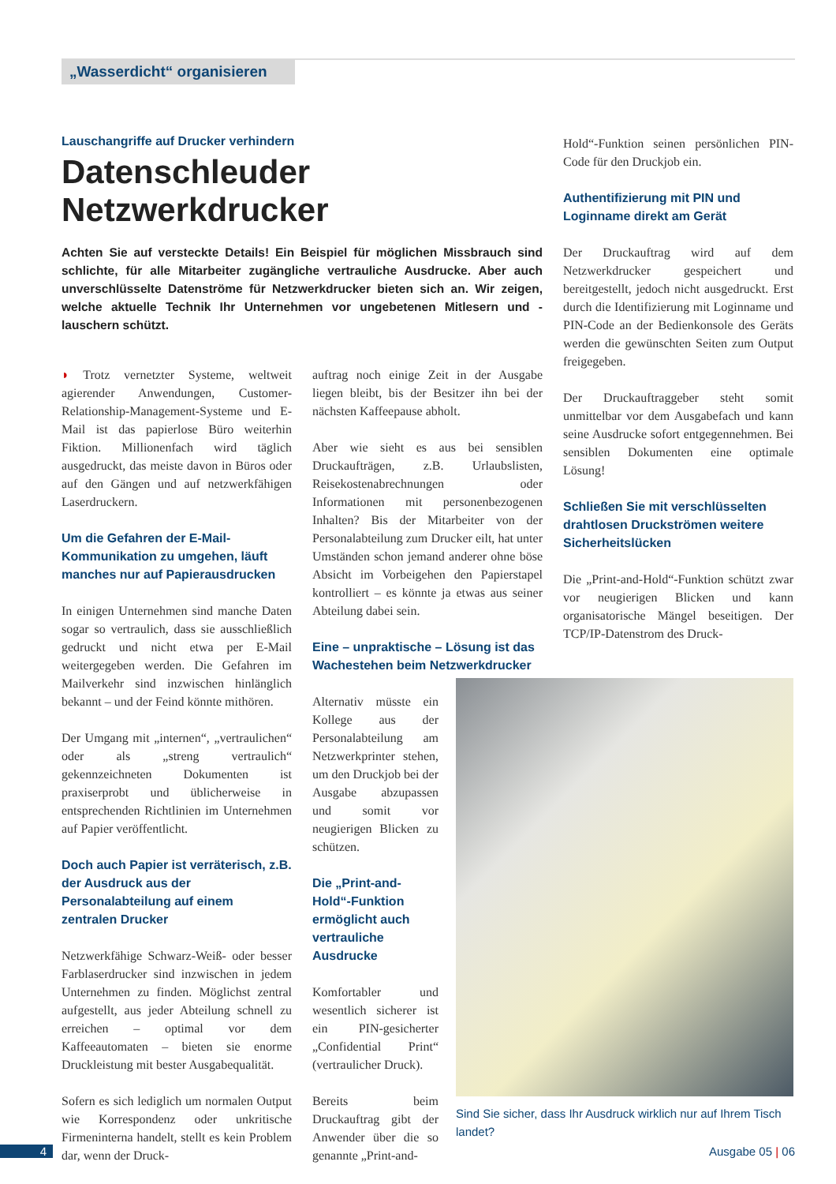„Wasserdicht“ organisieren
Lauschangriffe auf Drucker verhindern
Datenschleuder Netzwerkdrucker
Achten Sie auf versteckte Details! Ein Beispiel für möglichen Missbrauch sind schlichte, für alle Mitarbeiter zugängliche vertrauliche Ausdrucke. Aber auch unverschlüsselte Datenströme für Netzwerkdrucker bieten sich an. Wir zeigen, welche aktuelle Technik Ihr Unternehmen vor ungebetenen Mitlesern und -lauschern schützt.
◗ Trotz vernetzter Systeme, weltweit agierender Anwendungen, Customer-Relationship-Management-Systeme und E-Mail ist das papierlose Büro weiterhin Fiktion. Millionenfach wird täglich ausgedruckt, das meiste davon in Büros oder auf den Gängen und auf netzwerkfähigen Laserdruckern.
Um die Gefahren der E-Mail-Kommunikation zu umgehen, läuft manches nur auf Papierausdrucken
In einigen Unternehmen sind manche Daten sogar so vertraulich, dass sie ausschließlich gedruckt und nicht etwa per E-Mail weitergegeben werden. Die Gefahren im Mailverkehr sind inzwischen hinlänglich bekannt – und der Feind könnte mithören.
Der Umgang mit „internen“, „vertraulichen“ oder als „streng vertraulich“ gekennzeichneten Dokumenten ist praxiserprobt und üblicherweise in entsprechenden Richtlinien im Unternehmen auf Papier veröffentlicht.
Doch auch Papier ist verräterisch, z.B. der Ausdruck aus der Personalabteilung auf einem zentralen Drucker
Netzwerkfähige Schwarz-Weiß- oder besser Farblaserdrucker sind inzwischen in jedem Unternehmen zu finden. Möglichst zentral aufgestellt, aus jeder Abteilung schnell zu erreichen – optimal vor dem Kaffeeautomaten – bieten sie enorme Druckleistung mit bester Ausgabequalität.
Sofern es sich lediglich um normalen Output wie Korrespondenz oder unkritische Firmeninterna handelt, stellt es kein Problem dar, wenn der Druck-
auftrag noch einige Zeit in der Ausgabe liegen bleibt, bis der Besitzer ihn bei der nächsten Kaffeepause abholt.
Aber wie sieht es aus bei sensiblen Druckaufträgen, z.B. Urlaubslisten, Reisekostenabrechnungen oder Informationen mit personenbezogenen Inhalten? Bis der Mitarbeiter von der Personalabteilung zum Drucker eilt, hat unter Umständen schon jemand anderer ohne böse Absicht im Vorbeigehen den Papierstapel kontrolliert – es könnte ja etwas aus seiner Abteilung dabei sein.
Eine – unpraktische – Lösung ist das Wachestehen beim Netzwerkdrucker
Alternativ müsste ein Kollege aus der Personalabteilung am Netzwerkprinter stehen, um den Druckjob bei der Ausgabe abzupassen und somit vor neugierigen Blicken zu schützen.
Die „Print-and-Hold“-Funktion ermöglicht auch vertrauliche Ausdrucke
Komfortabler und wesentlich sicherer ist ein PIN-gesicherter „Confidential Print“ (vertraulicher Druck).
Bereits beim Druckauftrag gibt der Anwender über die so genannte „Print-and-
Hold“-Funktion seinen persönlichen PIN-Code für den Druckjob ein.
Authentifizierung mit PIN und Loginname direkt am Gerät
Der Druckauftrag wird auf dem Netzwerkdrucker gespeichert und bereitgestellt, jedoch nicht ausgedruckt. Erst durch die Identifizierung mit Loginname und PIN-Code an der Bedienkonsole des Geräts werden die gewünschten Seiten zum Output freigegeben.
Der Druckauftraggeber steht somit unmittelbar vor dem Ausgabefach und kann seine Ausdrucke sofort entgegennehmen. Bei sensiblen Dokumenten eine optimale Lösung!
Schließen Sie mit verschlüsselten drahtlosen Druckströmen weitere Sicherheitslücken
Die „Print-and-Hold“-Funktion schützt zwar vor neugierigen Blicken und kann organisatorische Mängel beseitigen. Der TCP/IP-Datenstrom des Druck-
Sind Sie sicher, dass Ihr Ausdruck wirklich nur auf Ihrem Tisch landet?
4 Ausgabe 05 | 06